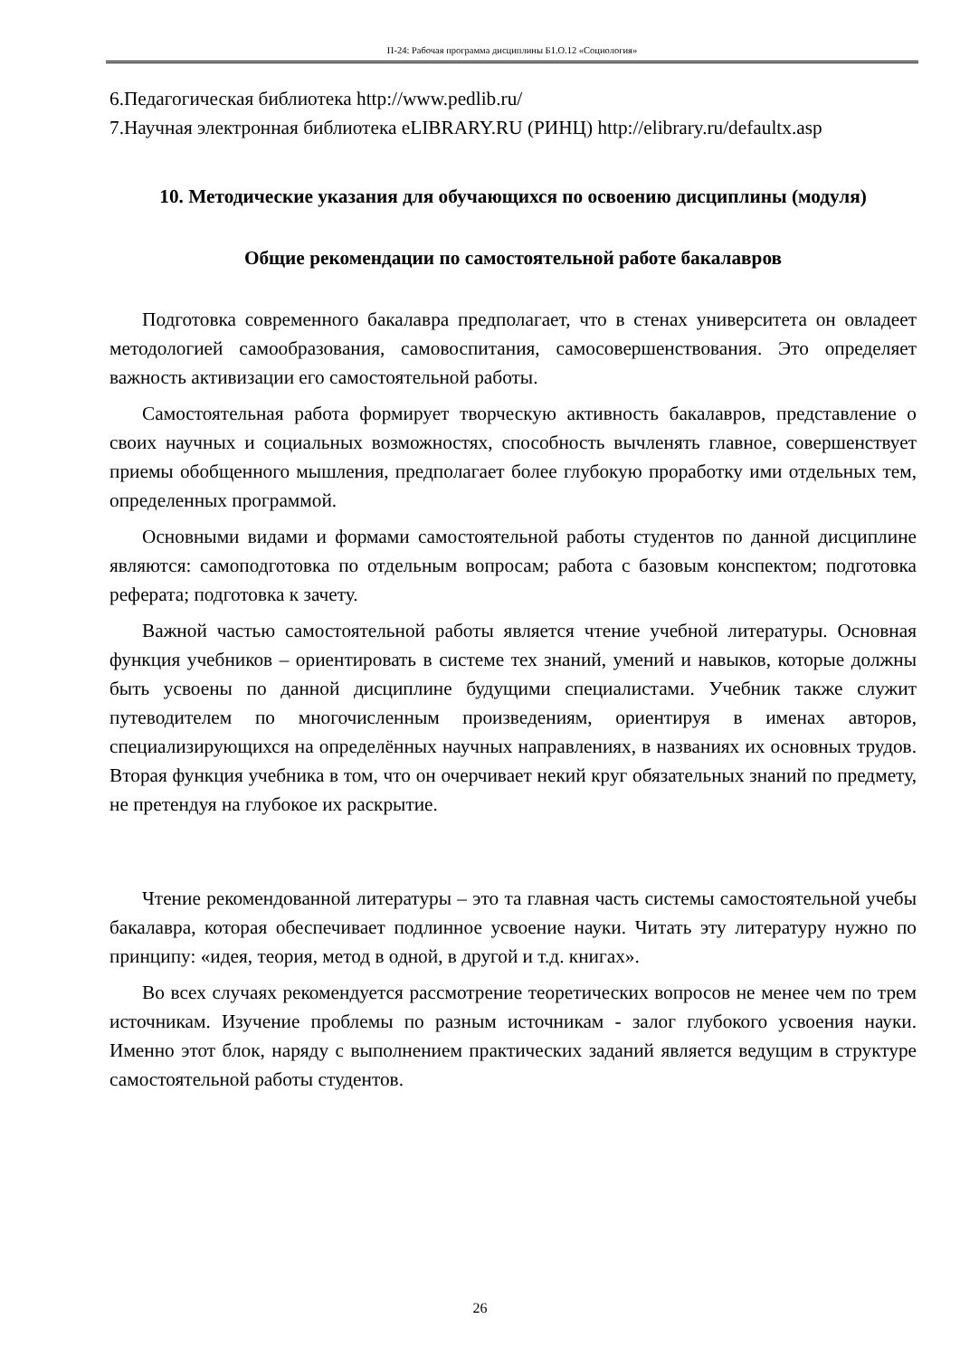П-24: Рабочая программа дисциплины Б1.О.12 «Социология»
6.Педагогическая библиотека http://www.pedlib.ru/
7.Научная электронная библиотека eLIBRARY.RU (РИНЦ) http://elibrary.ru/defaultx.asp
10. Методические указания для обучающихся по освоению дисциплины (модуля)
Общие рекомендации по самостоятельной работе бакалавров
Подготовка современного бакалавра предполагает, что в стенах университета он овладеет методологией самообразования, самовоспитания, самосовершенствования. Это определяет важность активизации его самостоятельной работы.
Самостоятельная работа формирует творческую активность бакалавров, представление о своих научных и социальных возможностях, способность вычленять главное, совершенствует приемы обобщенного мышления, предполагает более глубокую проработку ими отдельных тем, определенных программой.
Основными видами и формами самостоятельной работы студентов по данной дисциплине являются: самоподготовка по отдельным вопросам; работа с базовым конспектом; подготовка реферата; подготовка к зачету.
Важной частью самостоятельной работы является чтение учебной литературы. Основная функция учебников – ориентировать в системе тех знаний, умений и навыков, которые должны быть усвоены по данной дисциплине будущими специалистами. Учебник также служит путеводителем по многочисленным произведениям, ориентируя в именах авторов, специализирующихся на определённых научных направлениях, в названиях их основных трудов. Вторая функция учебника в том, что он очерчивает некий круг обязательных знаний по предмету, не претендуя на глубокое их раскрытие.
Чтение рекомендованной литературы – это та главная часть системы самостоятельной учебы бакалавра, которая обеспечивает подлинное усвоение науки. Читать эту литературу нужно по принципу: «идея, теория, метод в одной, в другой и т.д. книгах».
Во всех случаях рекомендуется рассмотрение теоретических вопросов не менее чем по трем источникам. Изучение проблемы по разным источникам - залог глубокого усвоения науки. Именно этот блок, наряду с выполнением практических заданий является ведущим в структуре самостоятельной работы студентов.
26